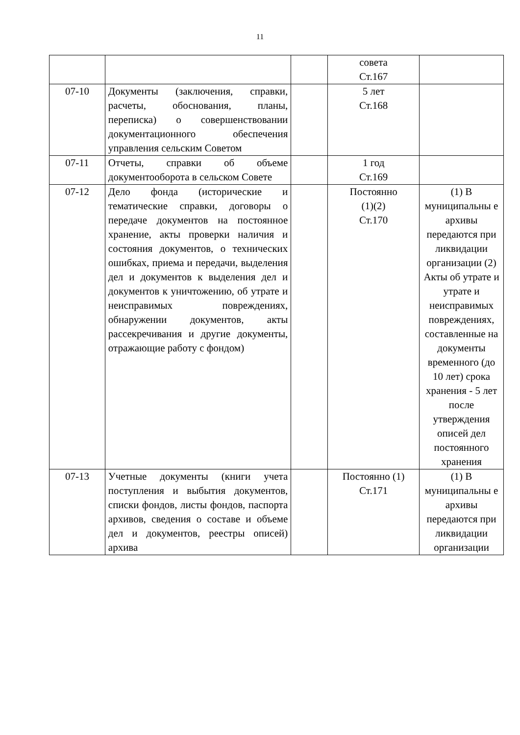11
| | | | совета Ст.167 | |
| 07-10 | Документы (заключения, справки, расчеты, обоснования, планы, переписка) о совершенствовании документационного обеспечения управления сельским Советом | | 5 лет Ст.168 | |
| 07-11 | Отчеты, справки об объеме документооборота в сельском Совете | | 1 год Ст.169 | |
| 07-12 | Дело фонда (исторические и тематические справки, договоры о передаче документов на постоянное хранение, акты проверки наличия и состояния документов, о технических ошибках, приема и передачи, выделения дел и документов к выделения дел и документов к уничтожению, об утрате и неисправимых повреждениях, обнаружении документов, акты рассекречивания и другие документы, отражающие работу с фондом) | | Постоянно (1)(2) Ст.170 | (1) В муниципальны е архивы передаются при ликвидации организации (2) Акты об утрате и утрате и неисправимых повреждениях, составленные на документы временного (до 10 лет) срока хранения - 5 лет после утверждения описей дел постоянного хранения |
| 07-13 | Учетные документы (книги учета поступления и выбытия документов, списки фондов, листы фондов, паспорта архивов, сведения о составе и объеме дел и документов, реестры описей) архива | | Постоянно (1) Ст.171 | (1) В муниципальны е архивы передаются при ликвидации организации |